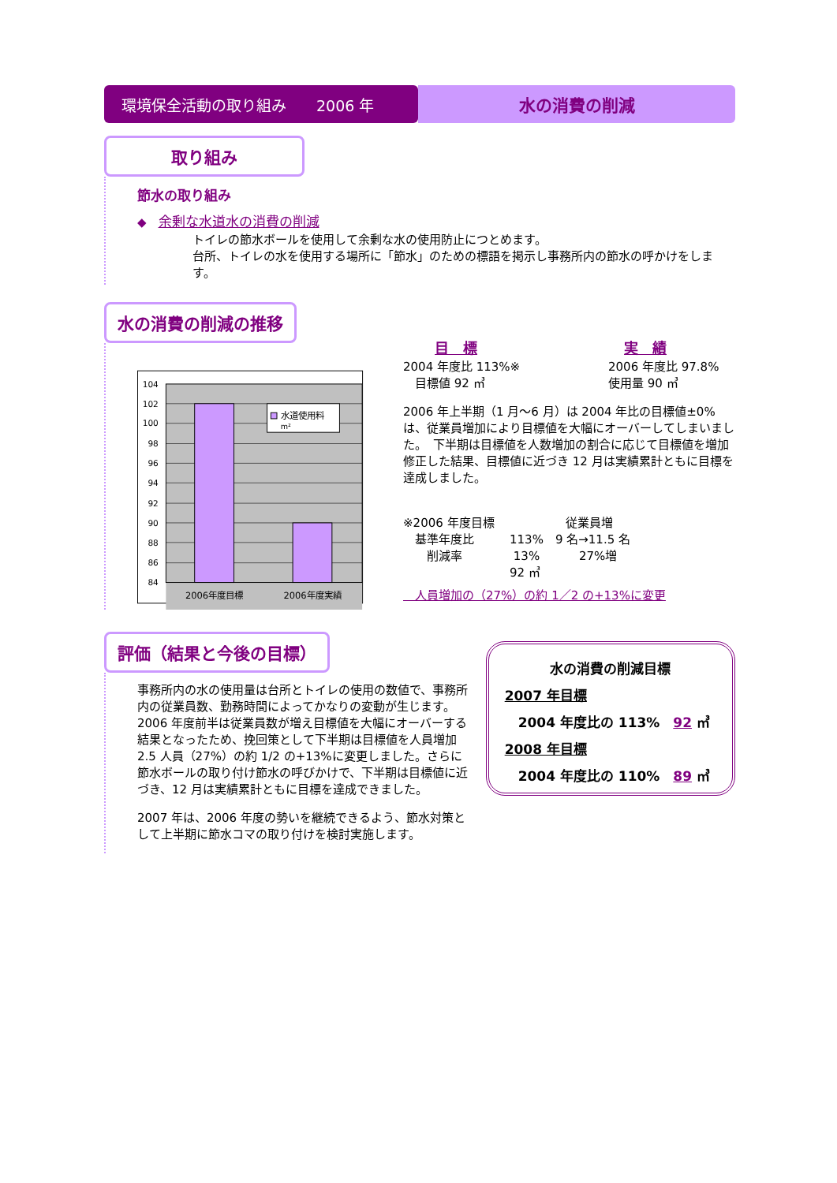環境保全活動の取り組み　　2006 年 水の消費の削減
取り組み
節水の取り組み
◆　余剰な水道水の消費の削減
トイレの節水ボールを使用して余剰な水の使用防止につとめます。
台所、トイレの水を使用する場所に「節水」のための標語を掲示し事務所内の節水の呼かけをします。
水の消費の削減の推移
水道使用料
m²
104
102
100
98
96
94
92
90
88
86
84
2006年度目標
2006年度実績
目　標
2004 年度比 113%※
　目標値 92 ㎥
実　績
2006 年度比 97.8%
使用量 90 ㎥
2006 年上半期（1 月～6 月）は 2004 年比の目標値±0%は、従業員増加により目標値を大幅にオーバーしてしまいました。　下半期は目標値を人数増加の割合に応じて目標値を増加修正した結果、目標値に近づき 12 月は実績累計ともに目標を達成しました。
※2006 年度目標　　　　　　従業員増
　基準年度比　　　113%　9 名→11.5 名
　　削減率　　　　 13%　　　 27%増
　　　　　　　　　92 ㎥
　人員増加の（27%）の約 1／2 の+13%に変更
評価（結果と今後の目標）
事務所内の水の使用量は台所とトイレの使用の数値で、事務所内の従業員数、勤務時間によってかなりの変動が生じます。2006 年度前半は従業員数が増え目標値を大幅にオーバーする結果となったため、挽回策として下半期は目標値を人員増加 2.5 人員（27%）の約 1/2 の+13%に変更しました。さらに節水ボールの取り付け節水の呼びかけで、下半期は目標値に近づき、12 月は実績累計ともに目標を達成できました。
2007 年は、2006 年度の勢いを継続できるよう、節水対策として上半期に節水コマの取り付けを検討実施します。
水の消費の削減目標
2007 年目標
　2004 年度比の 113%　92 ㎥
2008 年目標
　2004 年度比の 110%　89 ㎥